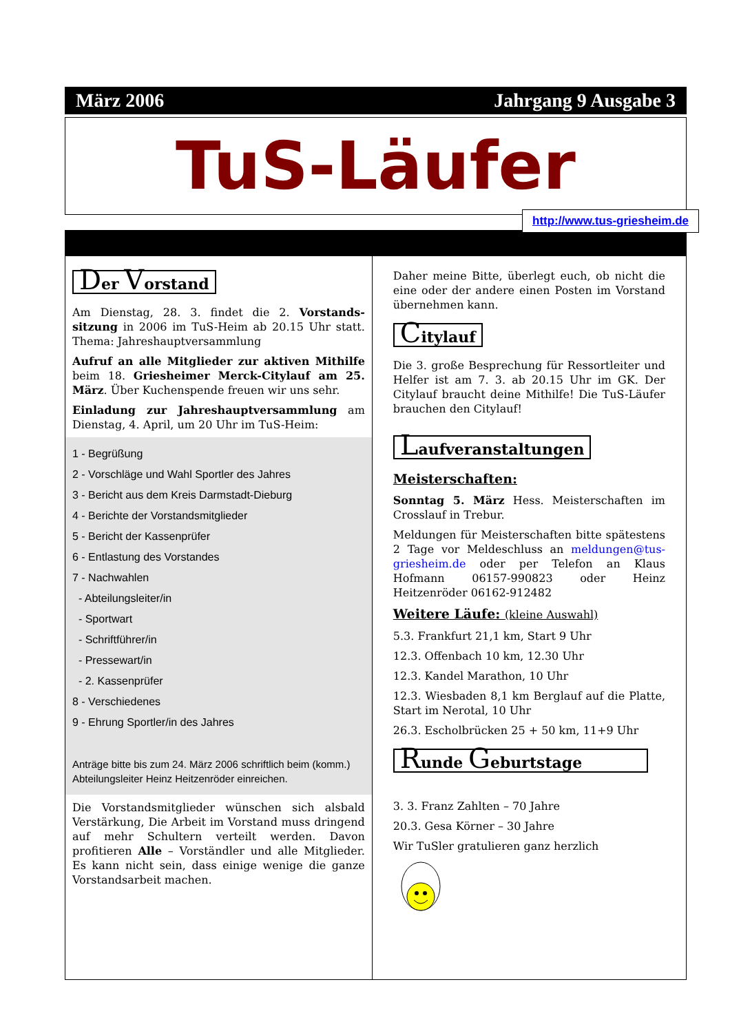März 2006 Jahrgang 9 Ausgabe 3
TuS-Läufer
http://www.tus-griesheim.de
Der Vorstand
Am Dienstag, 28. 3. findet die 2. Vorstands-sitzung in 2006 im TuS-Heim ab 20.15 Uhr statt. Thema: Jahreshauptversammlung
Aufruf an alle Mitglieder zur aktiven Mithilfe beim 18. Griesheimer Merck-Citylauf am 25. März. Über Kuchenspende freuen wir uns sehr.
Einladung zur Jahreshauptversammlung am Dienstag, 4. April, um 20 Uhr im TuS-Heim:
1 - Begrüßung
2 - Vorschläge und Wahl Sportler des Jahres
3 - Bericht aus dem Kreis Darmstadt-Dieburg
4 - Berichte der Vorstandsmitglieder
5 - Bericht der Kassenprüfer
6 - Entlastung des Vorstandes
7 - Nachwahlen
- Abteilungsleiter/in
- Sportwart
- Schriftführer/in
- Pressewart/in
- 2. Kassenprüfer
8 - Verschiedenes
9 - Ehrung Sportler/in des Jahres
Anträge bitte bis zum 24. März 2006 schriftlich beim (komm.) Abteilungsleiter Heinz Heitzenröder einreichen.
Die Vorstandsmitglieder wünschen sich alsbald Verstärkung, Die Arbeit im Vorstand muss dringend auf mehr Schultern verteilt werden. Davon profitieren Alle – Vorständler und alle Mitglieder. Es kann nicht sein, dass einige wenige die ganze Vorstandsarbeit machen.
Daher meine Bitte, überlegt euch, ob nicht die eine oder der andere einen Posten im Vorstand übernehmen kann.
Citylauf
Die 3. große Besprechung für Ressortleiter und Helfer ist am 7. 3. ab 20.15 Uhr im GK. Der Citylauf braucht deine Mithilfe! Die TuS-Läufer brauchen den Citylauf!
Laufveranstaltungen
Meisterschaften:
Sonntag 5. März Hess. Meisterschaften im Crosslauf in Trebur.
Meldungen für Meisterschaften bitte spätestens 2 Tage vor Meldeschluss an meldungen@tus-griesheim.de oder per Telefon an Klaus Hofmann 06157-990823 oder Heinz Heitzenröder 06162-912482
Weitere Läufe: (kleine Auswahl)
5.3. Frankfurt 21,1 km, Start 9 Uhr
12.3. Offenbach 10 km, 12.30 Uhr
12.3. Kandel Marathon, 10 Uhr
12.3. Wiesbaden 8,1 km Berglauf auf die Platte, Start im Nerotal, 10 Uhr
26.3. Escholbrücken 25 + 50 km, 11+9 Uhr
Runde Geburtstage
3. 3. Franz Zahlten – 70 Jahre
20.3. Gesa Körner – 30 Jahre
Wir TuSler gratulieren ganz herzlich